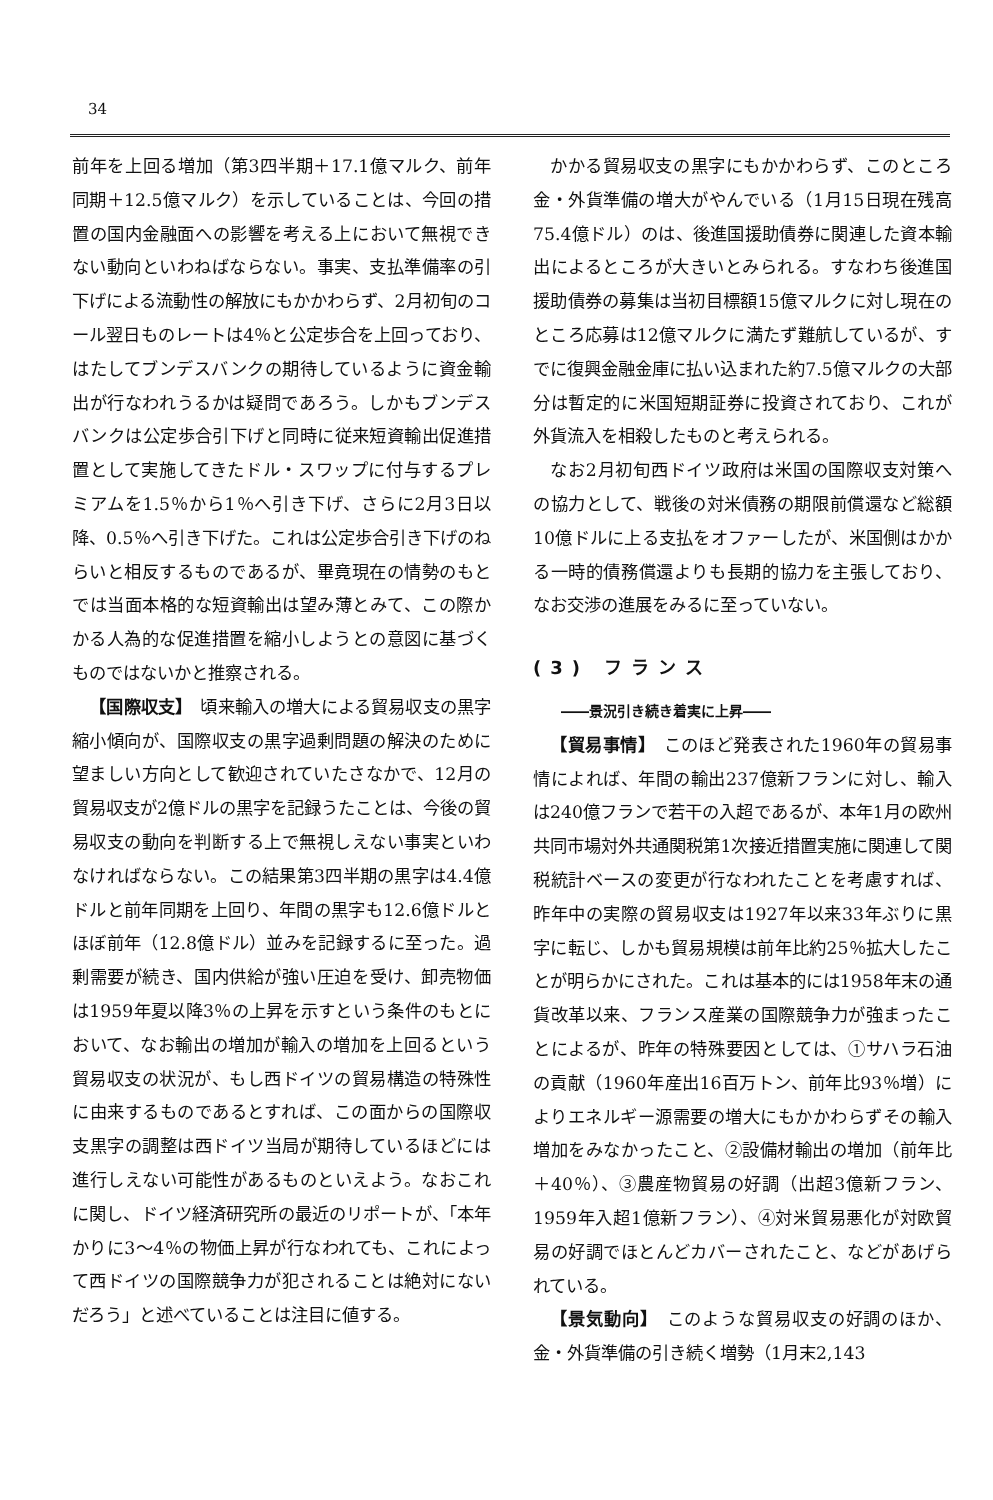34
前年を上回る増加（第3四半期＋17.1億マルク、前年同期＋12.5億マルク）を示していることは、今回の措置の国内金融面への影響を考える上において無視できない動向といわねばならない。事実、支払準備率の引下げによる流動性の解放にもかかわらず、2月初旬のコール翌日ものレートは4％と公定歩合を上回っており、はたしてブンデスバンクの期待しているように資金輸出が行なわれうるかは疑問であろう。しかもブンデスバンクは公定歩合引下げと同時に従来短資輸出促進措置として実施してきたドル・スワップに付与するプレミアムを1.5％から1％へ引き下げ、さらに2月3日以降、0.5％へ引き下げた。これは公定歩合引き下げのねらいと相反するものであるが、畢竟現在の情勢のもとでは当面本格的な短資輸出は望み薄とみて、この際かかる人為的な促進措置を縮小しようとの意図に基づくものではないかと推察される。
【国際収支】　頃来輸入の増大による貿易収支の黒字縮小傾向が、国際収支の黒字過剰問題の解決のために望ましい方向として歓迎されていたさなかで、12月の貿易収支が2億ドルの黒字を記録うたことは、今後の貿易収支の動向を判断する上で無視しえない事実といわなければならない。この結果第3四半期の黒字は4.4億ドルと前年同期を上回り、年間の黒字も12.6億ドルとほぼ前年（12.8億ドル）並みを記録するに至った。過剰需要が続き、国内供給が強い圧迫を受け、卸売物価は1959年夏以降3％の上昇を示すという条件のもとにおいて、なお輸出の増加が輸入の増加を上回るという貿易収支の状況が、もし西ドイツの貿易構造の特殊性に由来するものであるとすれば、この面からの国際収支黒字の調整は西ドイツ当局が期待しているほどには進行しえない可能性があるものといえよう。なおこれに関し、ドイツ経済研究所の最近のリポートが、「本年かりに3～4％の物価上昇が行なわれても、これによって西ドイツの国際競争力が犯されることは絶対にないだろう」と述べていることは注目に値する。
かかる貿易収支の黒字にもかかわらず、このところ金・外貨準備の増大がやんでいる（1月15日現在残高75.4億ドル）のは、後進国援助債券に関連した資本輸出によるところが大きいとみられる。すなわち後進国援助債券の募集は当初目標額15億マルクに対し現在のところ応募は12億マルクに満たず難航しているが、すでに復興金融金庫に払い込まれた約7.5億マルクの大部分は暫定的に米国短期証券に投資されており、これが外貨流入を相殺したものと考えられる。
なお2月初旬西ドイツ政府は米国の国際収支対策への協力として、戦後の対米債務の期限前償還など総額10億ドルに上る支払をオファーしたが、米国側はかかる一時的債務償還よりも長期的協力を主張しており、なお交渉の進展をみるに至っていない。
(3) フランス
――景況引き続き着実に上昇――
【貿易事情】　このほど発表された1960年の貿易事情によれば、年間の輸出237億新フランに対し、輸入は240億フランで若干の入超であるが、本年1月の欧州共同市場対外共通関税第1次接近措置実施に関連して関税統計ベースの変更が行なわれたことを考慮すれば、昨年中の実際の貿易収支は1927年以来33年ぶりに黒字に転じ、しかも貿易規模は前年比約25％拡大したことが明らかにされた。これは基本的には1958年末の通貨改革以来、フランス産業の国際競争力が強まったことによるが、昨年の特殊要因としては、①サハラ石油の貢献（1960年産出16百万トン、前年比93％増）によりエネルギー源需要の増大にもかかわらずその輸入増加をみなかったこと、②設備材輸出の増加（前年比＋40％）、③農産物貿易の好調（出超3億新フラン、1959年入超1億新フラン）、④対米貿易悪化が対欧貿易の好調でほとんどカバーされたこと、などがあげられている。
【景気動向】　このような貿易収支の好調のほか、金・外貨準備の引き続く増勢（1月末2,143